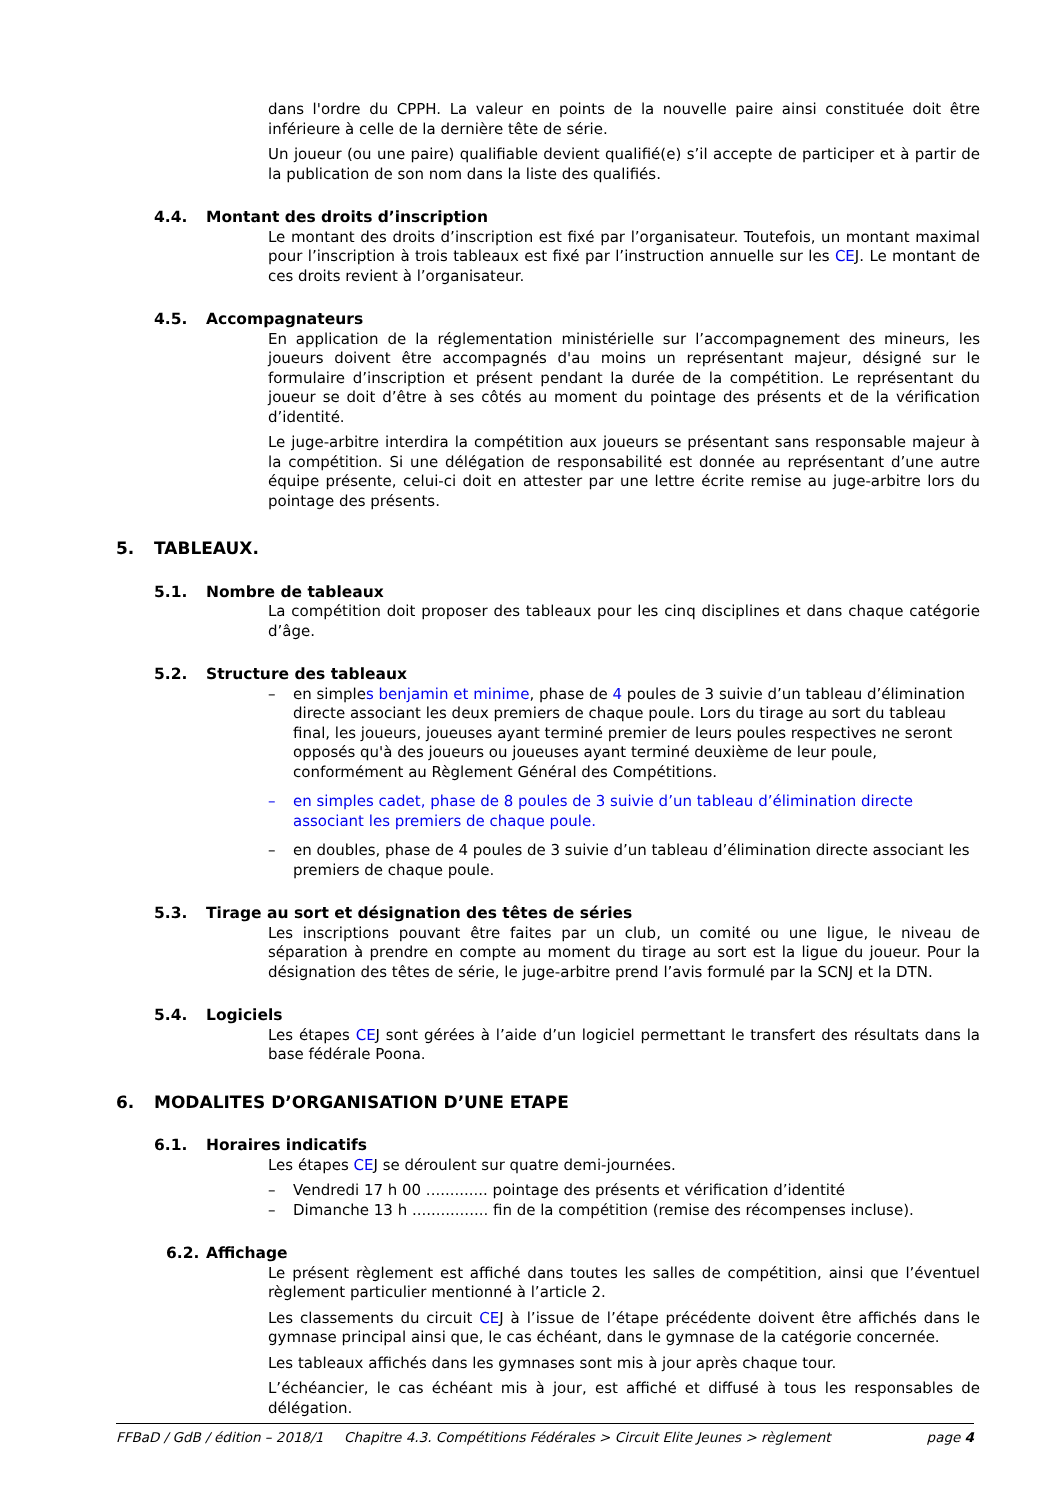dans l'ordre du CPPH. La valeur en points de la nouvelle paire ainsi constituée doit être inférieure à celle de la dernière tête de série.
Un joueur (ou une paire) qualifiable devient qualifié(e) s’il accepte de participer et à partir de la publication de son nom dans la liste des qualifiés.
4.4. Montant des droits d’inscription
Le montant des droits d’inscription est fixé par l’organisateur. Toutefois, un montant maximal pour l’inscription à trois tableaux est fixé par l’instruction annuelle sur les CEJ. Le montant de ces droits revient à l’organisateur.
4.5. Accompagnateurs
En application de la réglementation ministérielle sur l’accompagnement des mineurs, les joueurs doivent être accompagnés d'au moins un représentant majeur, désigné sur le formulaire d’inscription et présent pendant la durée de la compétition. Le représentant du joueur se doit d’être à ses côtés au moment du pointage des présents et de la vérification d’identité.
Le juge-arbitre interdira la compétition aux joueurs se présentant sans responsable majeur à la compétition. Si une délégation de responsabilité est donnée au représentant d’une autre équipe présente, celui-ci doit en attester par une lettre écrite remise au juge-arbitre lors du pointage des présents.
5. TABLEAUX.
5.1. Nombre de tableaux
La compétition doit proposer des tableaux pour les cinq disciplines et dans chaque catégorie d’âge.
5.2. Structure des tableaux
– en simples benjamin et minime, phase de 4 poules de 3 suivie d’un tableau d’élimination directe associant les deux premiers de chaque poule. Lors du tirage au sort du tableau final, les joueurs, joueuses ayant terminé premier de leurs poules respectives ne seront opposés qu'à des joueurs ou joueuses ayant terminé deuxième de leur poule, conformément au Règlement Général des Compétitions.
– en simples cadet, phase de 8 poules de 3 suivie d’un tableau d’élimination directe associant les premiers de chaque poule.
– en doubles, phase de 4 poules de 3 suivie d’un tableau d’élimination directe associant les premiers de chaque poule.
5.3. Tirage au sort et désignation des têtes de séries
Les inscriptions pouvant être faites par un club, un comité ou une ligue, le niveau de séparation à prendre en compte au moment du tirage au sort est la ligue du joueur. Pour la désignation des têtes de série, le juge-arbitre prend l’avis formulé par la SCNJ et la DTN.
5.4. Logiciels
Les étapes CEJ sont gérées à l’aide d’un logiciel permettant le transfert des résultats dans la base fédérale Poona.
6. MODALITES D’ORGANISATION D’UNE ETAPE
6.1. Horaires indicatifs
Les étapes CEJ se déroulent sur quatre demi-journées.
– Vendredi 17 h 00 ............. pointage des présents et vérification d’identité
– Dimanche 13 h ................ fin de la compétition (remise des récompenses incluse).
6.2. Affichage
Le présent règlement est affiché dans toutes les salles de compétition, ainsi que l’éventuel règlement particulier mentionné à l’article 2.
Les classements du circuit CEJ à l’issue de l’étape précédente doivent être affichés dans le gymnase principal ainsi que, le cas échéant, dans le gymnase de la catégorie concernée.
Les tableaux affichés dans les gymnases sont mis à jour après chaque tour.
L’échéancier, le cas échéant mis à jour, est affiché et diffusé à tous les responsables de délégation.
FFBaD / GdB / édition – 2018/1 Chapitre 4.3. Compétitions Fédérales > Circuit Elite Jeunes > règlement page 4